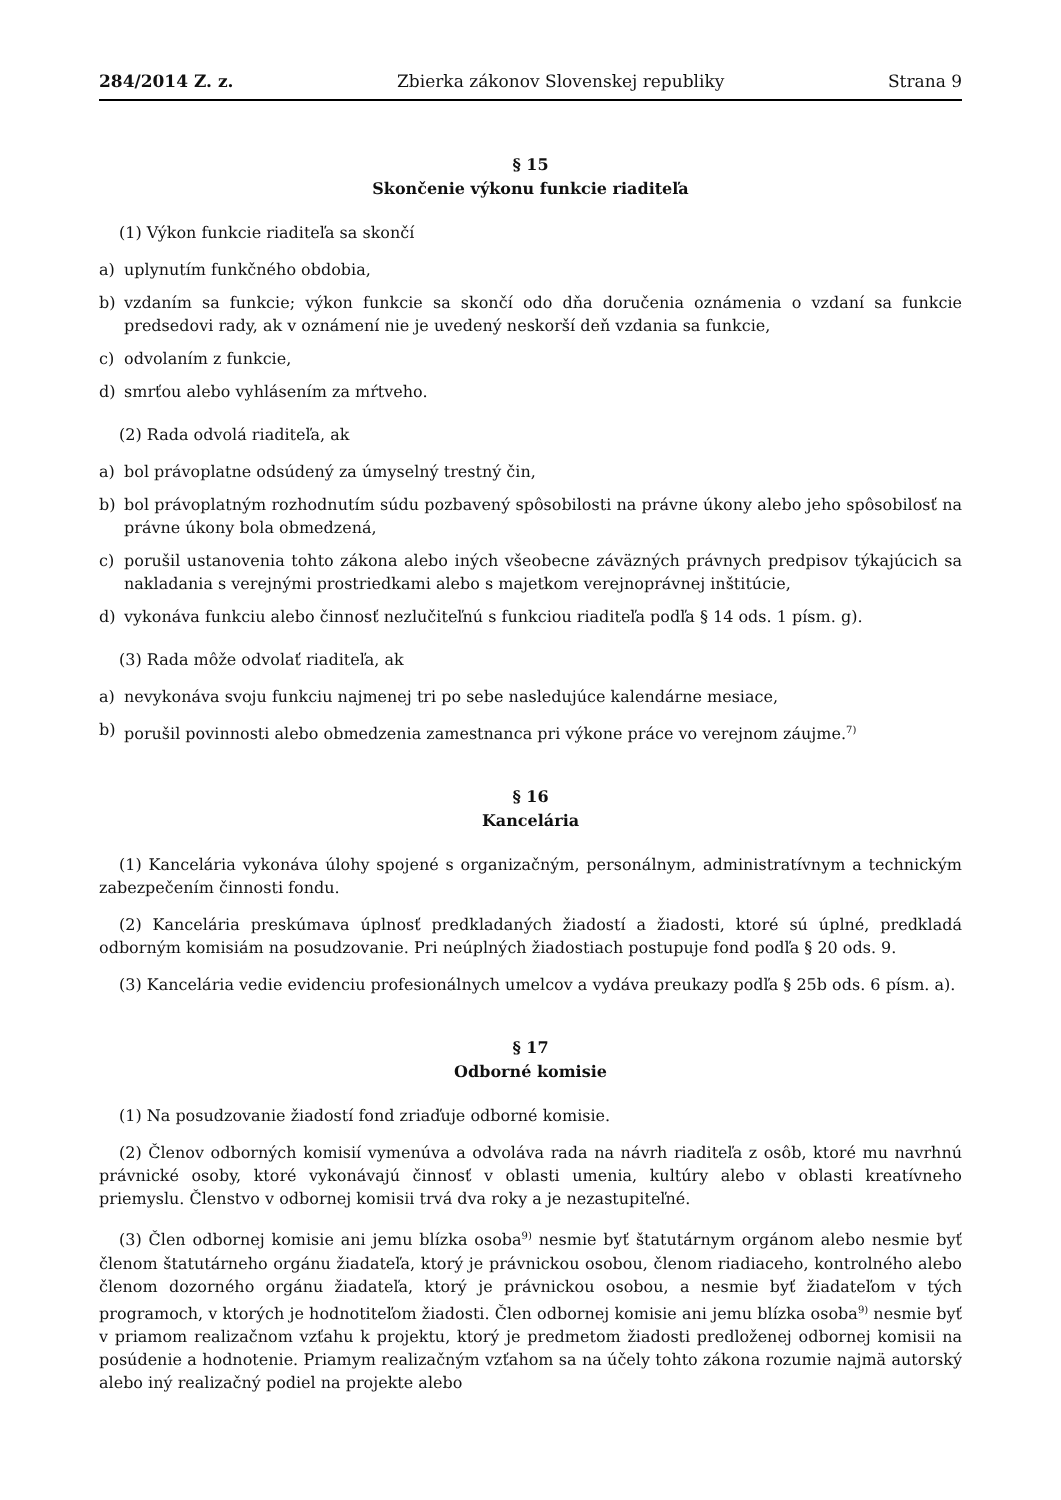284/2014 Z. z. Zbierka zákonov Slovenskej republiky Strana 9
§ 15
Skončenie výkonu funkcie riaditeľa
(1) Výkon funkcie riaditeľa sa skončí
a) uplynutím funkčného obdobia,
b) vzdaním sa funkcie; výkon funkcie sa skončí odo dňa doručenia oznámenia o vzdaní sa funkcie predsedovi rady, ak v oznámení nie je uvedený neskorší deň vzdania sa funkcie,
c) odvolaním z funkcie,
d) smrťou alebo vyhlásením za mŕtveho.
(2) Rada odvolá riaditeľa, ak
a) bol právoplatne odsúdený za úmyselný trestný čin,
b) bol právoplatným rozhodnutím súdu pozbavený spôsobilosti na právne úkony alebo jeho spôsobilosť na právne úkony bola obmedzená,
c) porušil ustanovenia tohto zákona alebo iných všeobecne záväzných právnych predpisov týkajúcich sa nakladania s verejnými prostriedkami alebo s majetkom verejnoprávnej inštitúcie,
d) vykonáva funkciu alebo činnosť nezlučiteľnú s funkciou riaditeľa podľa § 14 ods. 1 písm. g).
(3) Rada môže odvolať riaditeľa, ak
a) nevykonáva svoju funkciu najmenej tri po sebe nasledujúce kalendárne mesiace,
b) porušil povinnosti alebo obmedzenia zamestnanca pri výkone práce vo verejnom záujme.<sup>7)</sup>
§ 16
Kancelária
(1) Kancelária vykonáva úlohy spojené s organizačným, personálnym, administratívnym a technickým zabezpečením činnosti fondu.
(2) Kancelária preskúmava úplnosť predkladaných žiadostí a žiadosti, ktoré sú úplné, predkladá odborným komisiám na posudzovanie. Pri neúplných žiadostiach postupuje fond podľa § 20 ods. 9.
(3) Kancelária vedie evidenciu profesionálnych umelcov a vydáva preukazy podľa § 25b ods. 6 písm. a).
§ 17
Odborné komisie
(1) Na posudzovanie žiadostí fond zriaďuje odborné komisie.
(2) Členov odborných komisií vymenúva a odvoláva rada na návrh riaditeľa z osôb, ktoré mu navrhnú právnické osoby, ktoré vykonávajú činnosť v oblasti umenia, kultúry alebo v oblasti kreatívneho priemyslu. Členstvo v odbornej komisii trvá dva roky a je nezastupiteľné.
(3) Člen odbornej komisie ani jemu blízka osoba<sup>9)</sup> nesmie byť štatutárnym orgánom alebo nesmie byť členom štatutárneho orgánu žiadateľa, ktorý je právnickou osobou, členom riadiaceho, kontrolného alebo členom dozorného orgánu žiadateľa, ktorý je právnickou osobou, a nesmie byť žiadateľom v tých programoch, v ktorých je hodnotiteľom žiadosti. Člen odbornej komisie ani jemu blízka osoba<sup>9)</sup> nesmie byť v priamom realizačnom vzťahu k projektu, ktorý je predmetom žiadosti predloženej odbornej komisii na posúdenie a hodnotenie. Priamym realizačným vzťahom sa na účely tohto zákona rozumie najmä autorský alebo iný realizačný podiel na projekte alebo